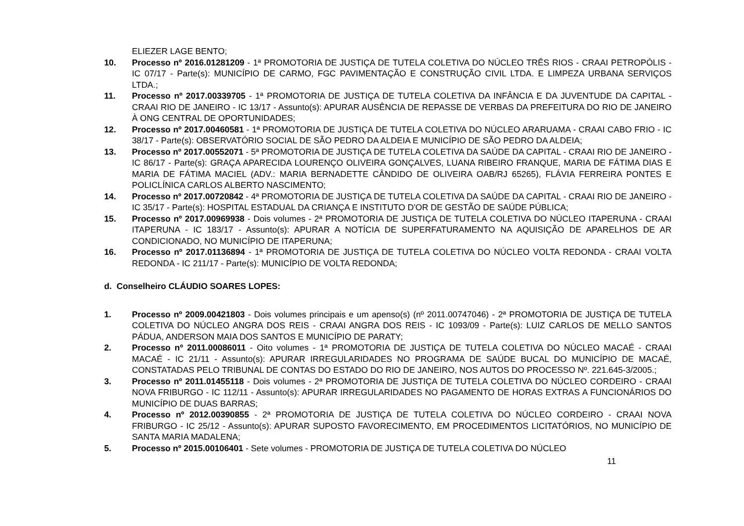ELIEZER LAGE BENTO;
10. Processo nº 2016.01281209 - 1ª PROMOTORIA DE JUSTIÇA DE TUTELA COLETIVA DO NÚCLEO TRÊS RIOS - CRAAI PETROPÓLIS - IC 07/17 - Parte(s): MUNICÍPIO DE CARMO, FGC PAVIMENTAÇÃO E CONSTRUÇÃO CIVIL LTDA. E LIMPEZA URBANA SERVIÇOS LTDA.;
11. Processo nº 2017.00339705 - 1ª PROMOTORIA DE JUSTIÇA DE TUTELA COLETIVA DA INFÂNCIA E DA JUVENTUDE DA CAPITAL - CRAAI RIO DE JANEIRO - IC 13/17 - Assunto(s): APURAR AUSÊNCIA DE REPASSE DE VERBAS DA PREFEITURA DO RIO DE JANEIRO À ONG CENTRAL DE OPORTUNIDADES;
12. Processo nº 2017.00460581 - 1ª PROMOTORIA DE JUSTIÇA DE TUTELA COLETIVA DO NÚCLEO ARARUAMA - CRAAI CABO FRIO - IC 38/17 - Parte(s): OBSERVATÓRIO SOCIAL DE SÃO PEDRO DA ALDEIA E MUNICÍPIO DE SÃO PEDRO DA ALDEIA;
13. Processo nº 2017.00552071 - 5ª PROMOTORIA DE JUSTIÇA DE TUTELA COLETIVA DA SAÚDE DA CAPITAL - CRAAI RIO DE JANEIRO - IC 86/17 - Parte(s): GRAÇA APARECIDA LOURENÇO OLIVEIRA GONÇALVES, LUANA RIBEIRO FRANQUE, MARIA DE FÁTIMA DIAS E MARIA DE FÁTIMA MACIEL (ADV.: MARIA BERNADETTE CÂNDIDO DE OLIVEIRA OAB/RJ 65265), FLÁVIA FERREIRA PONTES E POLICLÍNICA CARLOS ALBERTO NASCIMENTO;
14. Processo nº 2017.00720842 - 4ª PROMOTORIA DE JUSTIÇA DE TUTELA COLETIVA DA SAÚDE DA CAPITAL - CRAAI RIO DE JANEIRO - IC 35/17 - Parte(s): HOSPITAL ESTADUAL DA CRIANÇA E INSTITUTO D'OR DE GESTÃO DE SAÚDE PÚBLICA;
15. Processo nº 2017.00969938 - Dois volumes - 2ª PROMOTORIA DE JUSTIÇA DE TUTELA COLETIVA DO NÚCLEO ITAPERUNA - CRAAI ITAPERUNA - IC 183/17 - Assunto(s): APURAR A NOTÍCIA DE SUPERFATURAMENTO NA AQUISIÇÃO DE APARELHOS DE AR CONDICIONADO, NO MUNICÍPIO DE ITAPERUNA;
16. Processo nº 2017.01136894 - 1ª PROMOTORIA DE JUSTIÇA DE TUTELA COLETIVA DO NÚCLEO VOLTA REDONDA - CRAAI VOLTA REDONDA - IC 211/17 - Parte(s): MUNICÍPIO DE VOLTA REDONDA;
d. Conselheiro CLÁUDIO SOARES LOPES:
1. Processo nº 2009.00421803 - Dois volumes principais e um apenso(s) (nº 2011.00747046) - 2ª PROMOTORIA DE JUSTIÇA DE TUTELA COLETIVA DO NÚCLEO ANGRA DOS REIS - CRAAI ANGRA DOS REIS - IC 1093/09 - Parte(s): LUIZ CARLOS DE MELLO SANTOS PÁDUA, ANDERSON MAIA DOS SANTOS E MUNICÍPIO DE PARATY;
2. Processo nº 2011.00086011 - Oito volumes - 1ª PROMOTORIA DE JUSTIÇA DE TUTELA COLETIVA DO NÚCLEO MACAÉ - CRAAI MACAÉ - IC 21/11 - Assunto(s): APURAR IRREGULARIDADES NO PROGRAMA DE SAÚDE BUCAL DO MUNICÍPIO DE MACAÉ, CONSTATADAS PELO TRIBUNAL DE CONTAS DO ESTADO DO RIO DE JANEIRO, NOS AUTOS DO PROCESSO Nº. 221.645-3/2005.;
3. Processo nº 2011.01455118 - Dois volumes - 2ª PROMOTORIA DE JUSTIÇA DE TUTELA COLETIVA DO NÚCLEO CORDEIRO - CRAAI NOVA FRIBURGO - IC 112/11 - Assunto(s): APURAR IRREGULARIDADES NO PAGAMENTO DE HORAS EXTRAS A FUNCIONÁRIOS DO MUNICÍPIO DE DUAS BARRAS;
4. Processo nº 2012.00390855 - 2ª PROMOTORIA DE JUSTIÇA DE TUTELA COLETIVA DO NÚCLEO CORDEIRO - CRAAI NOVA FRIBURGO - IC 25/12 - Assunto(s): APURAR SUPOSTO FAVORECIMENTO, EM PROCEDIMENTOS LICITATÓRIOS, NO MUNICÍPIO DE SANTA MARIA MADALENA;
5. Processo nº 2015.00106401 - Sete volumes - PROMOTORIA DE JUSTIÇA DE TUTELA COLETIVA DO NÚCLEO
11